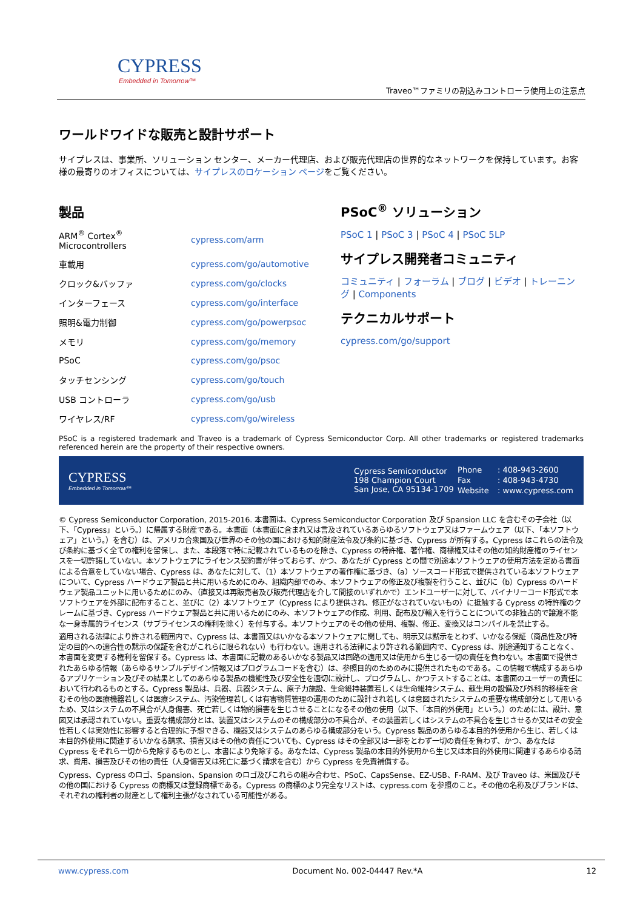CYPRESS
Embedded in Tomorrow™
Traveo™ファミリの割込みコントローラ使用上の注意点
ワールドワイドな販売と設計サポート
サイプレスは、事業所、ソリューション センター、メーカー代理店、および販売代理店の世界的なネットワークを保持しています。お客様の最寄りのオフィスについては、サイプレスのロケーション ページをご覧ください。
製品
| ARM<sup>®</sup> Cortex<sup>®</sup> Microcontrollers | cypress.com/arm |
| 車載用 | cypress.com/go/automotive |
| クロック&バッファ | cypress.com/go/clocks |
| インターフェース | cypress.com/go/interface |
| 照明&電力制御 | cypress.com/go/powerpsoc |
| メモリ | cypress.com/go/memory |
| PSoC | cypress.com/go/psoc |
| タッチセンシング | cypress.com/go/touch |
| USB コントローラ | cypress.com/go/usb |
| ワイヤレス/RF | cypress.com/go/wireless |
PSoC<sup>®</sup> ソリューション
PSoC 1 | PSoC 3 | PSoC 4 | PSoC 5LP
サイプレス開発者コミュニティ
コミュニティ | フォーラム | ブログ | ビデオ | トレーニング | Components
テクニカルサポート
cypress.com/go/support
PSoC is a registered trademark and Traveo is a trademark of Cypress Semiconductor Corp. All other trademarks or registered trademarks referenced herein are the property of their respective owners.
CYPRESS
Embedded in Tomorrow™
Cypress Semiconductor
198 Champion Court
San Jose, CA 95134-1709
| Phone | : 408-943-2600 |
| Fax | : 408-943-4730 |
| Website | : www.cypress.com |
© Cypress Semiconductor Corporation, 2015-2016. 本書面は、Cypress Semiconductor Corporation 及び Spansion LLC を含むその子会社（以下、「Cypress」という。）に帰属する財産である。本書面（本書面に含まれ又は言及されているあらゆるソフトウェア又はファームウェア（以下、「本ソフトウェア」という。）を含む）は、アメリカ合衆国及び世界のその他の国における知的財産法令及び条約に基づき、Cypress が所有する。Cypress はこれらの法令及び条約に基づく全ての権利を留保し、また、本段落で特に記載されているものを除き、Cypress の特許権、著作権、商標権又はその他の知的財産権のライセンスを一切許諾していない。本ソフトウェアにライセンス契約書が伴っておらず、かつ、あなたが Cypress との間で別途本ソフトウェアの使用方法を定める書面による合意をしていない場合、Cypress は、あなたに対して、（1）本ソフトウェアの著作権に基づき、（a）ソースコード形式で提供されている本ソフトウェアについて、Cypress ハードウェア製品と共に用いるためにのみ、組織内部でのみ、本ソフトウェアの修正及び複製を行うこと、並びに（b）Cypress のハードウェア製品ユニットに用いるためにのみ、（直接又は再販売者及び販売代理店を介して間接のいずれかで）エンドユーザーに対して、バイナリーコード形式で本ソフトウェアを外部に配布すること、並びに（2）本ソフトウェア（Cypress により提供され、修正がなされていないもの）に抵触する Cypress の特許権のクレームに基づき、Cypress ハードウェア製品と共に用いるためにのみ、本ソフトウェアの作成、利用、配布及び輸入を行うことについての非独占的で譲渡不能な一身専属的ライセンス（サブライセンスの権利を除く）を付与する。本ソフトウェアのその他の使用、複製、修正、変換又はコンパイルを禁止する。
適用される法律により許される範囲内で、Cypress は、本書面又はいかなる本ソフトウェアに関しても、明示又は黙示をとわず、いかなる保証（商品性及び特定の目的への適合性の黙示の保証を含むがこれらに限られない）も行わない。適用される法律により許される範囲内で、Cypress は、別途通知することなく、本書面を変更する権利を留保する。Cypress は、本書面に記載のあるいかなる製品又は回路の適用又は使用から生じる一切の責任を負わない。本書面で提供されたあらゆる情報（あらゆるサンプルデザイン情報又はプログラムコードを含む）は、参照目的のためのみに提供されたものである。この情報で構成するあらゆるアプリケーション及びその結果としてのあらゆる製品の機能性及び安全性を適切に設計し、プログラムし、かつテストすることは、本書面のユーザーの責任において行われるものとする。Cypress 製品は、兵器、兵器システム、原子力施設、生命維持装置若しくは生命維持システム、蘇生用の設備及び外科的移植を含むその他の医療機器若しくは医療システム、汚染管理若しくは有害物質管理の運用のために設計され若しくは意図されたシステムの重要な構成部分として用いるため、又はシステムの不具合が人身傷害、死亡若しくは物的損害を生じさせることになるその他の使用（以下、「本目的外使用」という。）のためには、設計、意図又は承認されていない。重要な構成部分とは、装置又はシステムのその構成部分の不具合が、その装置若しくはシステムの不具合を生じさせるか又はその安全性若しくは実効性に影響すると合理的に予想できる、機器又はシステムのあらゆる構成部分をいう。Cypress 製品のあらゆる本目的外使用から生じ、若しくは本目的外使用に関連するいかなる請求、損害又はその他の責任についても、Cypress はその全部又は一部をとわず一切の責任を負わず、かつ、あなたは Cypress をそれら一切から免除するものとし、本書により免除する。あなたは、Cypress 製品の本目的外使用から生じ又は本目的外使用に関連するあらゆる請求、費用、損害及びその他の責任（人身傷害又は死亡に基づく請求を含む）から Cypress を免責補償する。
Cypress、Cypress のロゴ、Spansion、Spansion のロゴ及びこれらの組み合わせ、PSoC、CapsSense、EZ-USB、F-RAM、及び Traveo は、米国及びその他の国における Cypress の商標又は登録商標である。Cypress の商標のより完全なリストは、cypress.com を参照のこと。その他の名称及びブランドは、それぞれの権利者の財産として権利主張がなされている可能性がある。
www.cypress.com Document No. 002-04447 Rev.*A 12